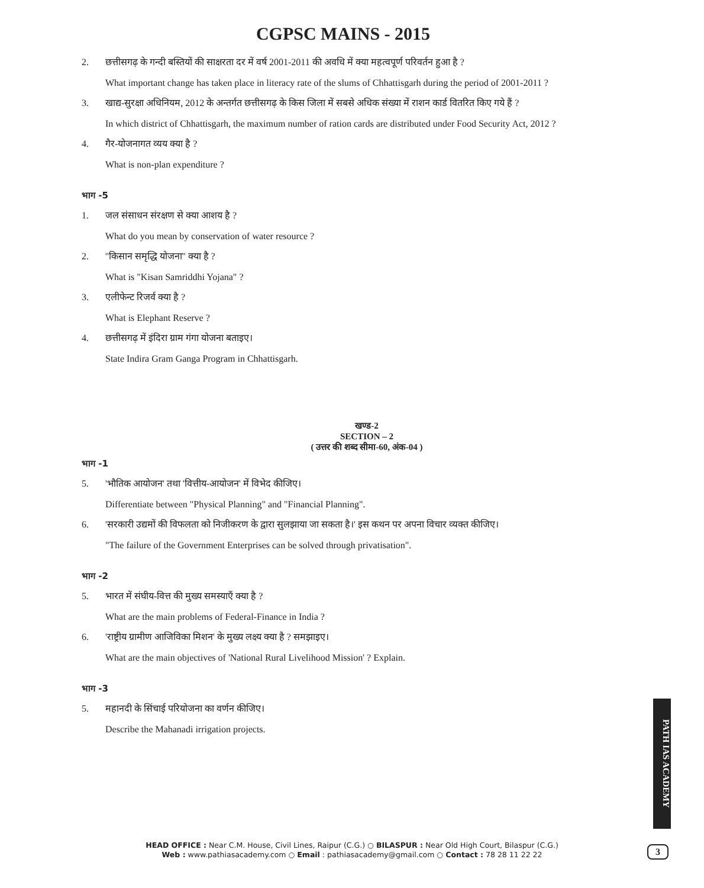CGPSC MAINS - 2015
2. छत्तीसगढ़ के गन्दी बस्तियों की साक्षरता दर में वर्ष 2001-2011 की अवधि में क्या महत्वपूर्ण परिवर्तन हुआ है ?
What important change has taken place in literacy rate of the slums of Chhattisgarh during the period of 2001-2011 ?
3. खाद्य-सुरक्षा अधिनियम, 2012 के अन्तर्गत छत्तीसगढ़ के किस जिला में सबसे अधिक संख्या में राशन कार्ड वितरित किए गये हैं ?
In which district of Chhattisgarh, the maximum number of ration cards are distributed under Food Security Act, 2012 ?
4. गैर-योजनागत व्यय क्या है ?
What is non-plan expenditure ?
भाग -5
1. जल संसाधन संरक्षण से क्या आशय है ?
What do you mean by conservation of water resource ?
2. ''किसान समृद्धि योजना'' क्या है ?
What is "Kisan Samriddhi Yojana" ?
3. एलीफेन्ट रिजर्व क्या है ?
What is Elephant Reserve ?
4. छत्तीसगढ़ में इंदिरा ग्राम गंगा योजना बताइए।
State Indira Gram Ganga Program in Chhattisgarh.
खण्ड-2
SECTION – 2
( उत्तर की शब्द सीमा-60, अंक-04 )
भाग -1
5. 'भौतिक आयोजन' तथा 'वित्तीय-आयोजन' में विभेद कीजिए।
Differentiate between "Physical Planning" and "Financial Planning".
6. 'सरकारी उद्यमों की विफलता को निजीकरण के द्वारा सुलझाया जा सकता है।' इस कथन पर अपना विचार व्यक्त कीजिए।
"The failure of the Government Enterprises can be solved through privatisation".
भाग -2
5. भारत में संघीय-वित्त की मुख्य समस्याएँ क्या है ?
What are the main problems of Federal-Finance in India ?
6. 'राष्ट्रीय ग्रामीण आजिविका मिशन' के मुख्य लक्ष्य क्या है ? समझाइए।
What are the main objectives of 'National Rural Livelihood Mission' ? Explain.
भाग -3
5. महानदी के सिंचाई परियोजना का वर्णन कीजिए।
Describe the Mahanadi irrigation projects.
HEAD OFFICE : Near C.M. House, Civil Lines, Raipur (C.G.) ○ BILASPUR : Near Old High Court, Bilaspur (C.G.)
Web : www.pathiasacademy.com ○ Email : pathiasacademy@gmail.com ○ Contact : 78 28 11 22 22
PATH IAS ACADEMY
3